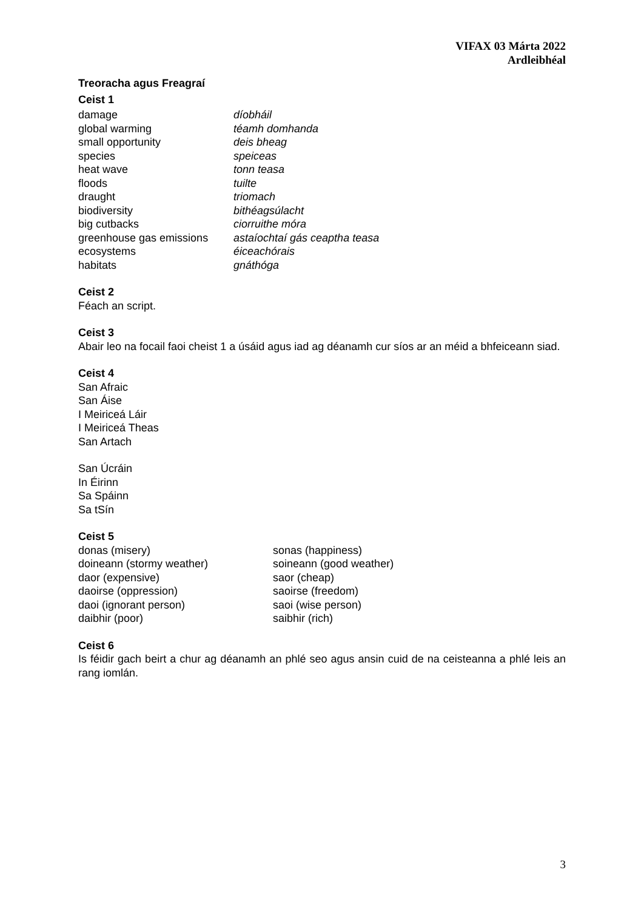VIFAX 03 Márta 2022
Ardleibhéal
Treoracha agus Freagraí
Ceist 1
| damage | díobháil |
| global warming | téamh domhanda |
| small opportunity | deis bheag |
| species | speiceas |
| heat wave | tonn teasa |
| floods | tuilte |
| draught | triomach |
| biodiversity | bithéagsúlacht |
| big cutbacks | ciorruithe móra |
| greenhouse gas emissions | astaíochtaí gás ceaptha teasa |
| ecosystems | éiceachórais |
| habitats | gnáthóga |
Ceist 2
Féach an script.
Ceist 3
Abair leo na focail faoi cheist 1 a úsáid agus iad ag déanamh cur síos ar an méid a bhfeiceann siad.
Ceist 4
San Afraic
San Áise
I Meiriceá Láir
I Meiriceá Theas
San Artach
San Úcráin
In Éirinn
Sa Spáinn
Sa tSín
Ceist 5
| donas (misery) | sonas (happiness) |
| doineann (stormy weather) | soineann (good weather) |
| daor (expensive) | saor (cheap) |
| daoirse (oppression) | saoirse (freedom) |
| daoi (ignorant person) | saoi (wise person) |
| daibhir (poor) | saibhir (rich) |
Ceist 6
Is féidir gach beirt a chur ag déanamh an phlé seo agus ansin cuid de na ceisteanna a phlé leis an rang iomlán.
3